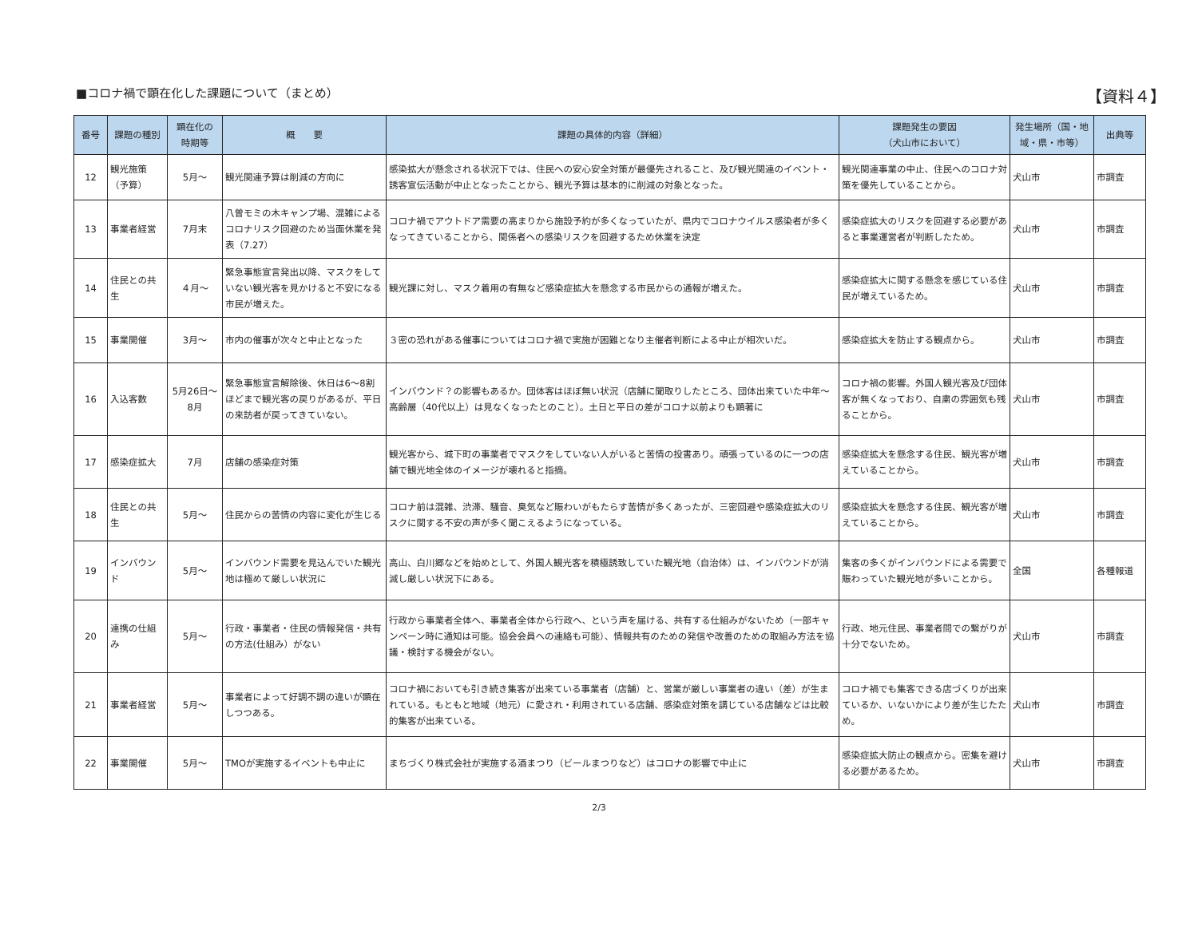■コロナ禍で顕在化した課題について（まとめ）
【資料４】
| 番号 | 課題の種別 | 顕在化の 時期等 | 概 要 | 課題の具体的内容（詳細） | 課題発生の要因 （犬山市において） | 発生場所（国・地域・県・市等） | 出典等 |
| --- | --- | --- | --- | --- | --- | --- | --- |
| 12 | 観光施策（予算） | 5月～ | 観光関連予算は削減の方向に | 感染拡大が懸念される状況下では、住民への安心安全対策が最優先されること、及び観光関連のイベント・誘客宣伝活動が中止となったことから、観光予算は基本的に削減の対象となった。 | 観光関連事業の中止、住民へのコロナ対策を優先していることから。 | 犬山市 | 市調査 |
| 13 | 事業者経営 | 7月末 | 八曽モミの木キャンプ場、混雑によるコロナリスク回避のため当面休業を発表（7.27） | コロナ禍でアウトドア需要の高まりから施設予約が多くなっていたが、県内でコロナウイルス感染者が多くなってきていることから、関係者への感染リスクを回避するため休業を決定 | 感染症拡大のリスクを回避する必要があると事業運営者が判断したため。 | 犬山市 | 市調査 |
| 14 | 住民との共生 | ４月～ | 緊急事態宣言発出以降、マスクをしていない観光客を見かけると不安になる市民が増えた。 | 観光課に対し、マスク着用の有無など感染症拡大を懸念する市民からの通報が増えた。 | 感染症拡大に関する懸念を感じている住民が増えているため。 | 犬山市 | 市調査 |
| 15 | 事業開催 | 3月～ | 市内の催事が次々と中止となった | ３密の恐れがある催事についてはコロナ禍で実施が困難となり主催者判断による中止が相次いだ。 | 感染症拡大を防止する観点から。 | 犬山市 | 市調査 |
| 16 | 入込客数 | 5月26日～8月 | 緊急事態宣言解除後、休日は6～8割ほどまで観光客の戻りがあるが、平日の来訪者が戻ってきていない。 | インバウンド？の影響もあるか。団体客はほぼ無い状況（店舗に聞取りしたところ、団体出来ていた中年～高齢層（40代以上）は見なくなったとのこと）。土日と平日の差がコロナ以前よりも顕著に | コロナ禍の影響。外国人観光客及び団体客が無くなっており、自粛の雰囲気も残ることから。 | 犬山市 | 市調査 |
| 17 | 感染症拡大 | 7月 | 店舗の感染症対策 | 観光客から、城下町の事業者でマスクをしていない人がいると苦情の投書あり。頑張っているのに一つの店舗で観光地全体のイメージが壊れると指摘。 | 感染症拡大を懸念する住民、観光客が増えていることから。 | 犬山市 | 市調査 |
| 18 | 住民との共生 | 5月～ | 住民からの苦情の内容に変化が生じる | コロナ前は混雑、渋滞、騒音、臭気など賑わいがもたらす苦情が多くあったが、三密回避や感染症拡大のリスクに関する不安の声が多く聞こえるようになっている。 | 感染症拡大を懸念する住民、観光客が増えていることから。 | 犬山市 | 市調査 |
| 19 | インバウンド | 5月～ | インバウンド需要を見込んでいた観光地は極めて厳しい状況に | 高山、白川郷などを始めとして、外国人観光客を積極誘致していた観光地（自治体）は、インバウンドが消滅し厳しい状況下にある。 | 集客の多くがインバウンドによる需要で賑わっていた観光地が多いことから。 | 全国 | 各種報道 |
| 20 | 連携の仕組み | 5月～ | 行政・事業者・住民の情報発信・共有の方法(仕組み）がない | 行政から事業者全体へ、事業者全体から行政へ、という声を届ける、共有する仕組みがないため（一部キャンペーン時に通知は可能。協会会員への連絡も可能）、情報共有のための発信や改善のための取組み方法を協議・検討する機会がない。 | 行政、地元住民、事業者間での繋がりが十分でないため。 | 犬山市 | 市調査 |
| 21 | 事業者経営 | 5月～ | 事業者によって好調不調の違いが顕在しつつある。 | コロナ禍においても引き続き集客が出来ている事業者（店舗）と、営業が厳しい事業者の違い（差）が生まれている。もともと地域（地元）に愛され・利用されている店舗、感染症対策を講じている店舗などは比較的集客が出来ている。 | コロナ禍でも集客できる店づくりが出来ているか、いないかにより差が生じたため。 | 犬山市 | 市調査 |
| 22 | 事業開催 | 5月～ | TMOが実施するイベントも中止に | まちづくり株式会社が実施する酒まつり（ビールまつりなど）はコロナの影響で中止に | 感染症拡大防止の観点から。密集を避ける必要があるため。 | 犬山市 | 市調査 |
2/3